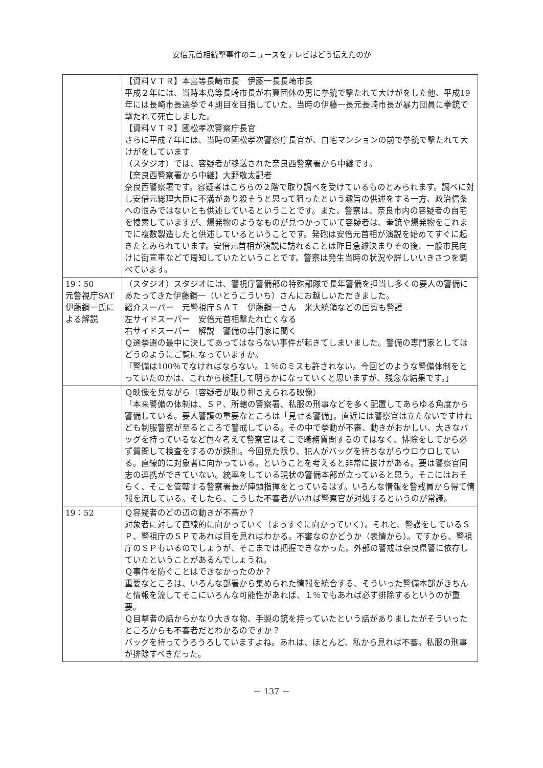安倍元首相銃撃事件のニュースをテレビはどう伝えたのか
| | 【資料ＶＴＲ】本島等長崎市長 伊藤一長長崎市長 平成２年には、当時本島等長崎市長が右翼団体の男に拳銃で撃たれて大けがをした他、平成19年には長崎市長選挙で４期目を目指していた、当時の伊藤一長元長崎市長が暴力団員に拳銃で撃たれて死亡しました。 【資料ＶＴＲ】國松孝次警察庁長官 さらに平成７年には、当時の國松孝次警察庁長官が、自宅マンションの前で拳銃で撃たれて大けがをしています （スタジオ）では、容疑者が移送された奈良西警察署から中継です。 【奈良西警察署から中継】大野敬太記者 奈良西警察署です。容疑者はこちらの２階で取り調べを受けているものとみられます。調べに対し安倍元総理大臣に不満があり殺そうと思って狙ったという趣旨の供述をする一方、政治信条への恨みではないとも供述しているということです。また、警察は、奈良市内の容疑者の自宅を捜索していますが、爆発物のようなものが見つかっていて容疑者は、拳銃や爆発物をこれまでに複数製造したと供述しているということです。発砲は安倍元首相が演説を始めてすぐに起きたとみられています。安倍元首相が演説に訪れることは昨日急遽決まりその後、一般市民向けに街宣車などで周知していたということです。警察は発生当時の状況や詳しいいきさつを調べています。 |
| 19：50 元警視庁SAT伊藤鋼一氏による解説 | （スタジオ）スタジオには、警視庁警備部の特殊部隊で長年警備を担当し多くの要人の警備にあたってきた伊藤鋼一（いとうこういち）さんにお越しいただきました。 紹介スーパー 元警視庁ＳＡＴ 伊藤鋼一さん 米大統領などの国賓も警護 左サイドスーパー 安倍元首相撃たれ亡くなる 右サイドスーパー 解説 警備の専門家に聞く Ｑ選挙選の最中に決してあってはならない事件が起きてしまいました。警備の専門家としてはどうのようにご覧になっていますか。 「警備は100％でなければならない。１％のミスも許されない。今回どのような警備体制をとっていたのかは、これから検証して明らかになっていくと思いますが、残念な結果です。」 |
| | Ｑ映像を見ながら（容疑者が取り押さえられる映像） 「本来警備の体制は、ＳＰ、所轄の警察署、私服の刑事などを多く配置してあらゆる角度から警備している。要人警護の重要なところは「見せる警備」。直近には警察官は立たないですけれども制服警察が至るところで警戒している。その中で挙動が不審、動きがおかしい、大きなバッグを持っているなど色々考えて警察官はそこで職務質問するのではなく、排除をしてから必ず質問して検査をするのが鉄則。今回見た限り、犯人がバッグを持ちながらウロウロしている。直線的に対象者に向かっている。ということを考えると非常に抜けがある。要は警察官同志の連携ができていない。統率をしている現状の警備本部が立っていると思う。そこにはおそらく、そこを管轄する警察署長が陣頭指揮をとっているはず。いろんな情報を警戒員から得て情報を流している。そしたら、こうした不審者がいれば警察官が対処するというのが常識。 |
| 19：52 | Ｑ容疑者のどの辺の動きが不審か？ 対象者に対して直線的に向かっていく（まっすぐに向かっていく）。それと、警護をしているＳＰ、警視庁のＳＰであれば目を見ればわかる。不審なのかどうか（表情から）。ですから、警視庁のＳＰもいるのでしょうが、そこまでは把握できなかった。外部の警戒は奈良県警に依存していたということがあるんでしょうね。 Ｑ事件を防ぐことはできなかったのか？ 重要なところは、いろんな部署から集められた情報を統合する、そういった警備本部がきちんと情報を流してそこにいろんな可能性があれば、１％でもあれば必ず排除するというのが重要。 Ｑ目撃者の話からかなり大きな物、手製の銃を持っていたという話がありましたがそういったところからも不審者だとわかるのですか？ バッグを持ってうろうろしていますよね。あれは、ほとんど、私から見れば不審。私服の刑事が排除すべきだった。 |
－ 137 －